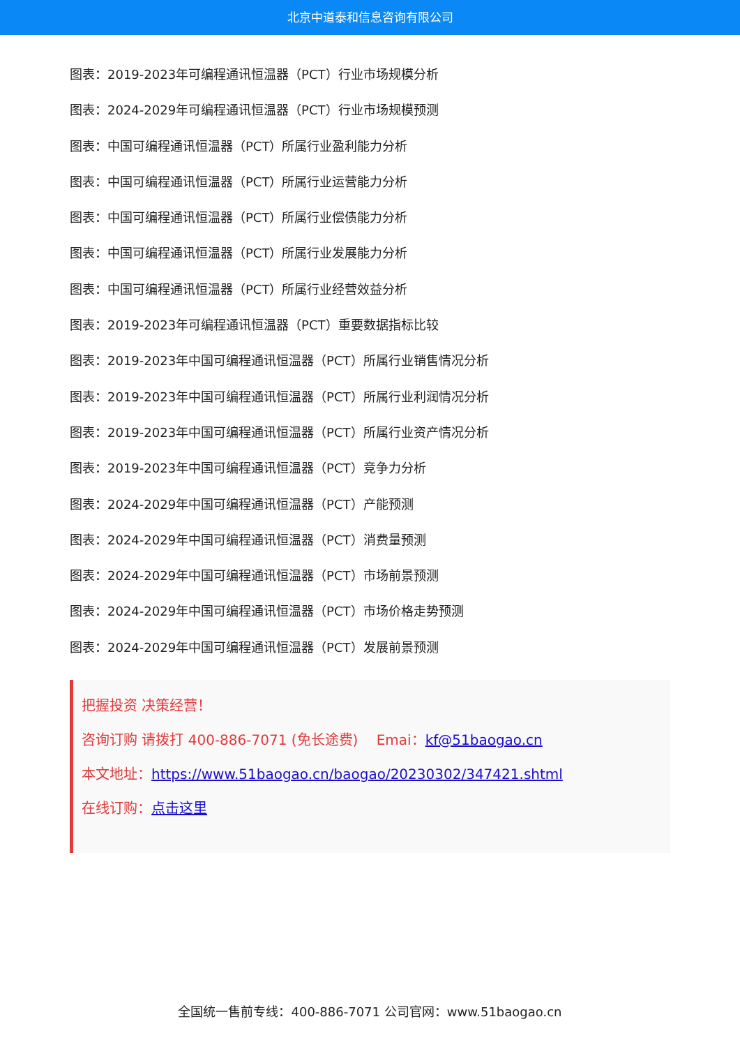北京中道泰和信息咨询有限公司
图表：2019-2023年可编程通讯恒温器（PCT）行业市场规模分析
图表：2024-2029年可编程通讯恒温器（PCT）行业市场规模预测
图表：中国可编程通讯恒温器（PCT）所属行业盈利能力分析
图表：中国可编程通讯恒温器（PCT）所属行业运营能力分析
图表：中国可编程通讯恒温器（PCT）所属行业偿债能力分析
图表：中国可编程通讯恒温器（PCT）所属行业发展能力分析
图表：中国可编程通讯恒温器（PCT）所属行业经营效益分析
图表：2019-2023年可编程通讯恒温器（PCT）重要数据指标比较
图表：2019-2023年中国可编程通讯恒温器（PCT）所属行业销售情况分析
图表：2019-2023年中国可编程通讯恒温器（PCT）所属行业利润情况分析
图表：2019-2023年中国可编程通讯恒温器（PCT）所属行业资产情况分析
图表：2019-2023年中国可编程通讯恒温器（PCT）竞争力分析
图表：2024-2029年中国可编程通讯恒温器（PCT）产能预测
图表：2024-2029年中国可编程通讯恒温器（PCT）消费量预测
图表：2024-2029年中国可编程通讯恒温器（PCT）市场前景预测
图表：2024-2029年中国可编程通讯恒温器（PCT）市场价格走势预测
图表：2024-2029年中国可编程通讯恒温器（PCT）发展前景预测
把握投资 决策经营！
咨询订购 请拨打 400-886-7071 (免长途费)　 Emai：kf@51baogao.cn
本文地址：https://www.51baogao.cn/baogao/20230302/347421.shtml
在线订购：点击这里
全国统一售前专线：400-886-7071 公司官网：www.51baogao.cn